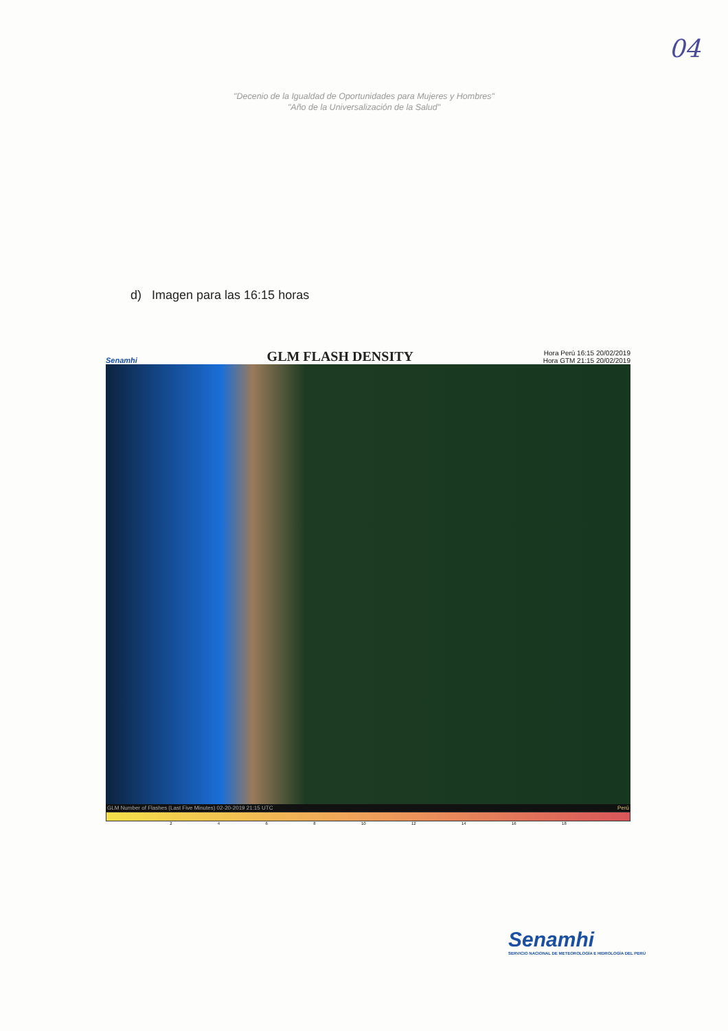04
"Decenio de la Igualdad de Oportunidades para Mujeres y Hombres"
"Año de la Universalización de la Salud"
d) Imagen para las 16:15 horas
Senamhi GLM FLASH DENSITY Hora Perú 16:15 20/02/2019
Hora GTM 21:15 20/02/2019
GLM Number of Flashes (Last Five Minutes) 02-20-2019 21:15 UTC Perú
2 4 6 8 10 12 14 16 18
Senamhi
SERVICIO NACIONAL DE METEOROLOGÍA E HIDROLOGÍA DEL PERÚ